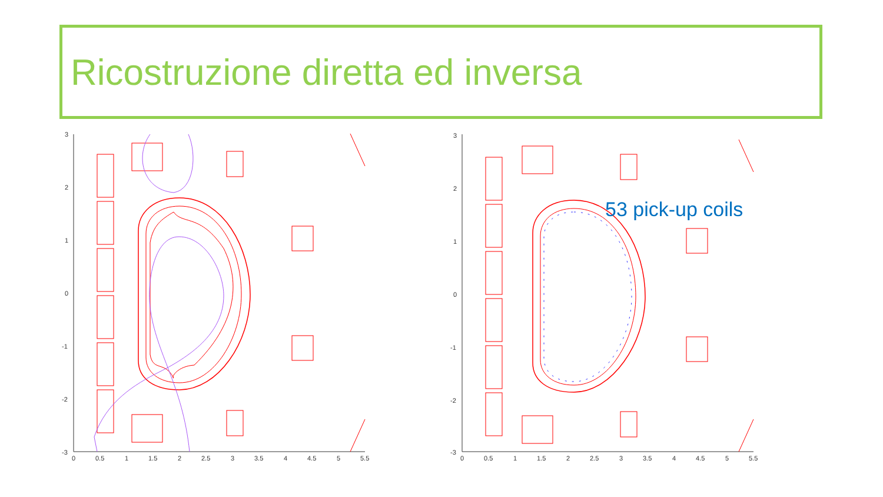Ricostruzione diretta ed inversa
3
2
1
0
-1
-2
-3
0
0.5
1
1.5
2
2.5
3
3.5
4
4.5
5
5.5
3
2
1
0
-1
-2
-3
0
0.5
1
1.5
2
2.5
3
3.5
4
4.5
5
5.5
53 pick-up coils